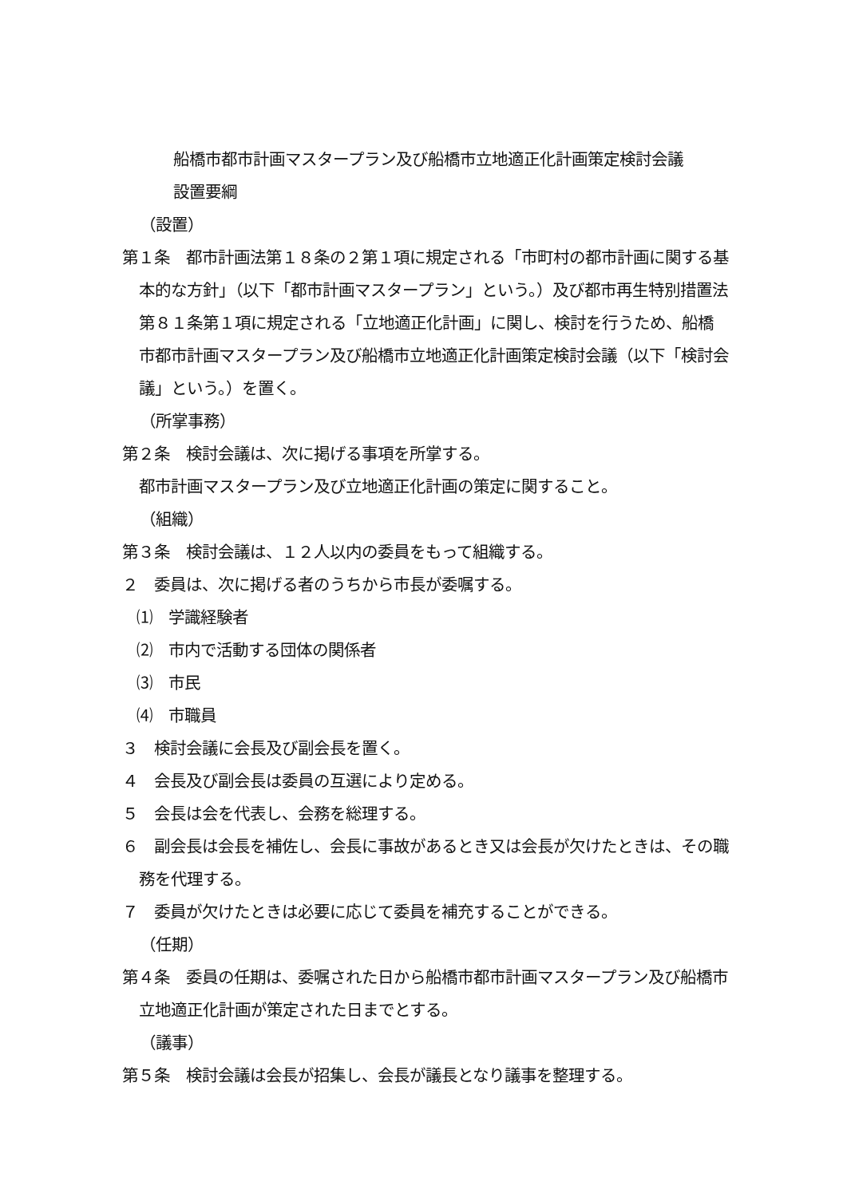船橋市都市計画マスタープラン及び船橋市立地適正化計画策定検討会議
設置要綱
（設置）
第１条　都市計画法第１８条の２第１項に規定される「市町村の都市計画に関する基本的な方針」（以下「都市計画マスタープラン」という。）及び都市再生特別措置法第８１条第１項に規定される「立地適正化計画」に関し、検討を行うため、船橋市都市計画マスタープラン及び船橋市立地適正化計画策定検討会議（以下「検討会議」という。）を置く。
（所掌事務）
第２条　検討会議は、次に掲げる事項を所掌する。
都市計画マスタープラン及び立地適正化計画の策定に関すること。
（組織）
第３条　検討会議は、１２人以内の委員をもって組織する。
２　委員は、次に掲げる者のうちから市長が委嘱する。
⑴　学識経験者
⑵　市内で活動する団体の関係者
⑶　市民
⑷　市職員
３　検討会議に会長及び副会長を置く。
４　会長及び副会長は委員の互選により定める。
５　会長は会を代表し、会務を総理する。
６　副会長は会長を補佐し、会長に事故があるとき又は会長が欠けたときは、その職務を代理する。
７　委員が欠けたときは必要に応じて委員を補充することができる。
（任期）
第４条　委員の任期は、委嘱された日から船橋市都市計画マスタープラン及び船橋市立地適正化計画が策定された日までとする。
（議事）
第５条　検討会議は会長が招集し、会長が議長となり議事を整理する。